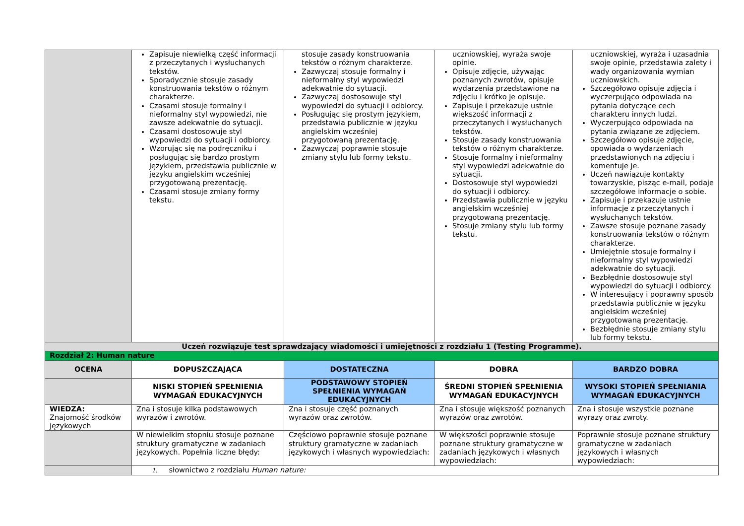| | Zapisuje niewielką część informacji z przeczytanych i wysłuchanych tekstów. Sporadycznie stosuje zasady konstruowania tekstów o różnym charakterze. Czasami stosuje formalny i nieformalny styl wypowiedzi, nie zawsze adekwatnie do sytuacji. Czasami dostosowuje styl wypowiedzi do sytuacji i odbiorcy. Wzorując się na podręczniku i posługując się bardzo prostym językiem, przedstawia publicznie w języku angielskim wcześniej przygotowaną prezentację. Czasami stosuje zmiany formy tekstu. | stosuje zasady konstruowania tekstów o różnym charakterze. Zazwyczaj stosuje formalny i nieformalny styl wypowiedzi adekwatnie do sytuacji. Zazwyczaj dostosowuje styl wypowiedzi do sytuacji i odbiorcy. Posługując się prostym językiem, przedstawia publicznie w języku angielskim wcześniej przygotowaną prezentację. Zazwyczaj poprawnie stosuje zmiany stylu lub formy tekstu. | uczniowskiej, wyraża swoje opinie. Opisuje zdjęcie, używając poznanych zwrotów, opisuje wydarzenia przedstawione na zdjęciu i krótko je opisuje. Zapisuje i przekazuje ustnie większość informacji z przeczytanych i wysłuchanych tekstów. Stosuje zasady konstruowania tekstów o różnym charakterze. Stosuje formalny i nieformalny styl wypowiedzi adekwatnie do sytuacji. Dostosowuje styl wypowiedzi do sytuacji i odbiorcy. Przedstawia publicznie w języku angielskim wcześniej przygotowaną prezentację. Stosuje zmiany stylu lub formy tekstu. | uczniowskiej, wyraża i uzasadnia swoje opinie, przedstawia zalety i wady organizowania wymian uczniowskich. Szczegółowo opisuje zdjęcia i wyczerpująco odpowiada na pytania dotyczące cech charakteru innych ludzi. Wyczerpująco odpowiada na pytania związane ze zdjęciem. Szczegółowo opisuje zdjęcie, opowiada o wydarzeniach przedstawionych na zdjęciu i komentuje je. Uczeń nawiązuje kontakty towarzyskie, pisząc e-mail, podaje szczegółowe informacje o sobie. Zapisuje i przekazuje ustnie informacje z przeczytanych i wysłuchanych tekstów. Zawsze stosuje poznane zasady konstruowania tekstów o różnym charakterze. Umiejętnie stosuje formalny i nieformalny styl wypowiedzi adekwatnie do sytuacji. Bezbłędnie dostosowuje styl wypowiedzi do sytuacji i odbiorcy. W interesujący i poprawny sposób przedstawia publicznie w języku angielskim wcześniej przygotowaną prezentację. Bezbłędnie stosuje zmiany stylu lub formy tekstu. |
| Uczeń rozwiązuje test sprawdzający wiadomości i umiejętności z rozdziału 1 (Testing Programme). | | | | |
| Rozdział 2: Human nature | | | | |
| OCENA | DOPUSZCZAJĄCA | DOSTATECZNA | DOBRA | BARDZO DOBRA |
| | NISKI STOPIEŃ SPEŁNIENIA WYMAGAŃ EDUKACYJNYCH | PODSTAWOWY STOPIEŃ SPEŁNIENIA WYMAGAŃ EDUKACYJNYCH | ŚREDNI STOPIEŃ SPEŁNIENIA WYMAGAŃ EDUKACYJNYCH | WYSOKI STOPIEŃ SPEŁNIANIA WYMAGAŃ EDUKACYJNYCH |
| WIEDZA: Znajomość środków językowych | Zna i stosuje kilka podstawowych wyrazów i zwrotów. | Zna i stosuje część poznanych wyrazów oraz zwrotów. | Zna i stosuje większość poznanych wyrazów oraz zwrotów. | Zna i stosuje wszystkie poznane wyrazy oraz zwroty. |
| | W niewielkim stopniu stosuje poznane struktury gramatyczne w zadaniach językowych. Popełnia liczne błędy: | Częściowo poprawnie stosuje poznane struktury gramatyczne w zadaniach językowych i własnych wypowiedziach: | W większości poprawnie stosuje poznane struktury gramatyczne w zadaniach językowych i własnych wypowiedziach: | Poprawnie stosuje poznane struktury gramatyczne w zadaniach językowych i własnych wypowiedziach: |
| | 1. słownictwo z rozdziału Human nature: | | | |